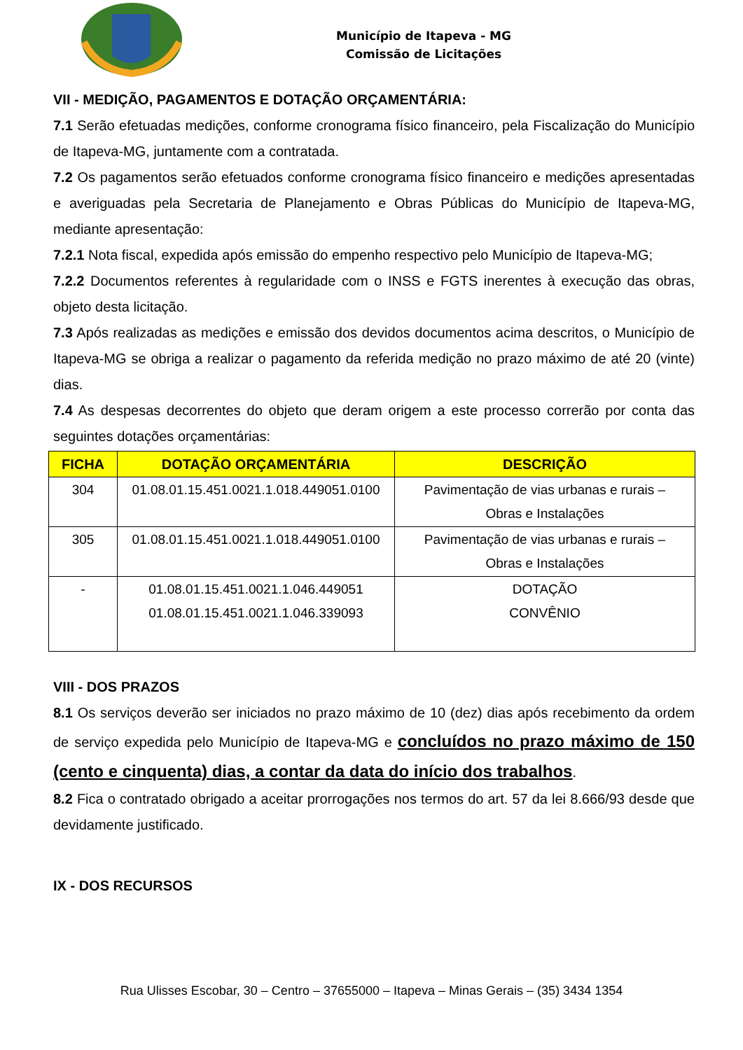Município de Itapeva - MG
Comissão de Licitações
VII - MEDIÇÃO, PAGAMENTOS E DOTAÇÃO ORÇAMENTÁRIA:
7.1 Serão efetuadas medições, conforme cronograma físico financeiro, pela Fiscalização do Município de Itapeva-MG, juntamente com a contratada.
7.2 Os pagamentos serão efetuados conforme cronograma físico financeiro e medições apresentadas e averiguadas pela Secretaria de Planejamento e Obras Públicas do Município de Itapeva-MG, mediante apresentação:
7.2.1 Nota fiscal, expedida após emissão do empenho respectivo pelo Município de Itapeva-MG;
7.2.2 Documentos referentes à regularidade com o INSS e FGTS inerentes à execução das obras, objeto desta licitação.
7.3 Após realizadas as medições e emissão dos devidos documentos acima descritos, o Município de Itapeva-MG se obriga a realizar o pagamento da referida medição no prazo máximo de até 20 (vinte) dias.
7.4 As despesas decorrentes do objeto que deram origem a este processo correrão por conta das seguintes dotações orçamentárias:
| FICHA | DOTAÇÃO ORÇAMENTÁRIA | DESCRIÇÃO |
| --- | --- | --- |
| 304 | 01.08.01.15.451.0021.1.018.449051.0100 | Pavimentação de vias urbanas e rurais – Obras e Instalações |
| 305 | 01.08.01.15.451.0021.1.018.449051.0100 | Pavimentação de vias urbanas e rurais – Obras e Instalações |
| - | 01.08.01.15.451.0021.1.046.449051 01.08.01.15.451.0021.1.046.339093 | DOTAÇÃO CONVÊNIO |
VIII - DOS PRAZOS
8.1 Os serviços deverão ser iniciados no prazo máximo de 10 (dez) dias após recebimento da ordem de serviço expedida pelo Município de Itapeva-MG e concluídos no prazo máximo de 150 (cento e cinquenta) dias, a contar da data do início dos trabalhos.
8.2 Fica o contratado obrigado a aceitar prorrogações nos termos do art. 57 da lei 8.666/93 desde que devidamente justificado.
IX - DOS RECURSOS
Rua Ulisses Escobar, 30 – Centro – 37655000 – Itapeva – Minas Gerais – (35) 3434 1354